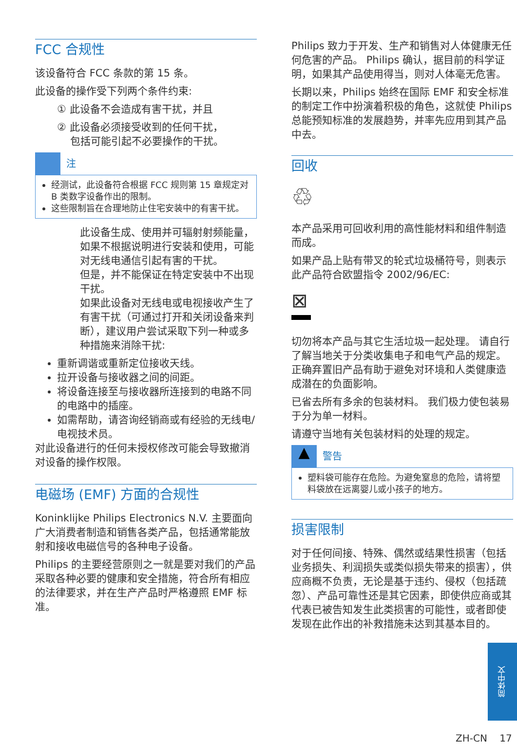FCC 合规性
该设备符合 FCC 条款的第 15 条。
此设备的操作受下列两个条件约束:
① 此设备不会造成有害干扰，并且
② 此设备必须接受收到的任何干扰，
包括可能引起不必要操作的干扰。
注
经测试，此设备符合根据 FCC 规则第 15 章规定对 B 类数字设备作出的限制。
这些限制旨在合理地防止住宅安装中的有害干扰。
此设备生成、使用并可辐射射频能量，如果不根据说明进行安装和使用，可能对无线电通信引起有害的干扰。
但是，并不能保证在特定安装中不出现干扰。
如果此设备对无线电或电视接收产生了有害干扰（可通过打开和关闭设备来判断），建议用户尝试采取下列一种或多种措施来消除干扰:
重新调谐或重新定位接收天线。
拉开设备与接收器之间的间距。
将设备连接至与接收器所连接到的电路不同的电路中的插座。
如需帮助，请咨询经销商或有经验的无线电/电视技术员。
对此设备进行的任何未授权修改可能会导致撤消对设备的操作权限。
电磁场 (EMF) 方面的合规性
Koninklijke Philips Electronics N.V. 主要面向广大消费者制造和销售各类产品，包括通常能放射和接收电磁信号的各种电子设备。
Philips 的主要经营原则之一就是要对我们的产品采取各种必要的健康和安全措施，符合所有相应的法律要求，并在生产产品时严格遵照 EMF 标准。
Philips 致力于开发、生产和销售对人体健康无任何危害的产品。 Philips 确认，据目前的科学证明，如果其产品使用得当，则对人体毫无危害。
长期以来，Philips 始终在国际 EMF 和安全标准的制定工作中扮演着积极的角色，这就使 Philips 总能预知标准的发展趋势，并率先应用到其产品中去。
回收
♲
本产品采用可回收利用的高性能材料和组件制造而成。
如果产品上贴有带叉的轮式垃圾桶符号，则表示此产品符合欧盟指令 2002/96/EC:
⊠
切勿将本产品与其它生活垃圾一起处理。 请自行了解当地关于分类收集电子和电气产品的规定。 正确弃置旧产品有助于避免对环境和人类健康造成潜在的负面影响。
已省去所有多余的包装材料。 我们极力使包装易于分为单一材料。
请遵守当地有关包装材料的处理的规定。
▲
警告
塑料袋可能存在危险。为避免窒息的危险，请将塑料袋放在远离婴儿或小孩子的地方。
损害限制
对于任何间接、特殊、偶然或结果性损害（包括业务损失、利润损失或类似损失带来的损害），供应商概不负责，无论是基于违约、侵权（包括疏忽）、产品可靠性还是其它因素，即使供应商或其代表已被告知发生此类损害的可能性，或者即使发现在此作出的补救措施未达到其基本目的。
简体中文
ZH-CN 17